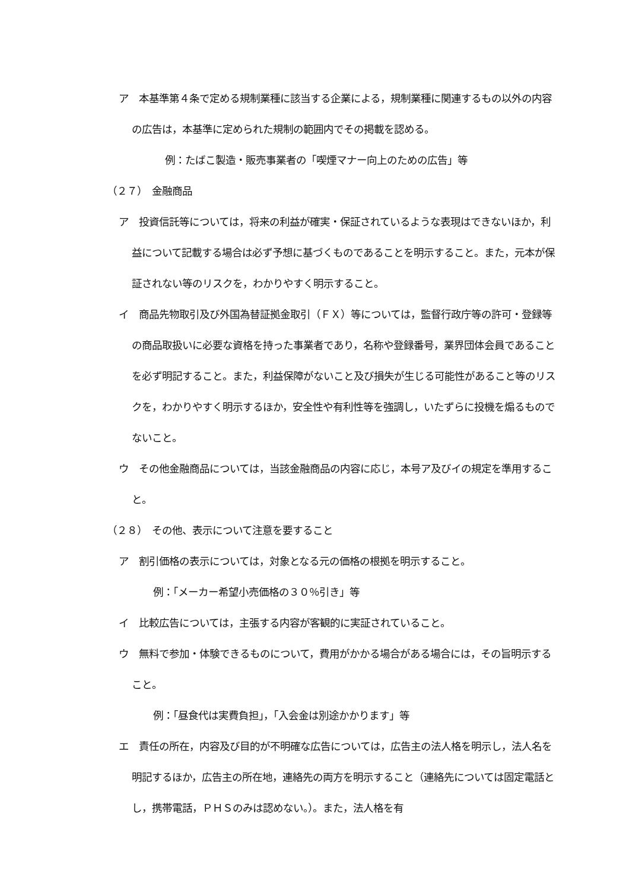ア　本基準第４条で定める規制業種に該当する企業による，規制業種に関連するもの以外の内容の広告は，本基準に定められた規制の範囲内でその掲載を認める。
例：たばこ製造・販売事業者の「喫煙マナー向上のための広告」等
（２７）　金融商品
ア　投資信託等については，将来の利益が確実・保証されているような表現はできないほか，利益について記載する場合は必ず予想に基づくものであることを明示すること。また，元本が保証されない等のリスクを，わかりやすく明示すること。
イ　商品先物取引及び外国為替証拠金取引（ＦＸ）等については，監督行政庁等の許可・登録等の商品取扱いに必要な資格を持った事業者であり，名称や登録番号，業界団体会員であることを必ず明記すること。また，利益保障がないこと及び損失が生じる可能性があること等のリスクを，わかりやすく明示するほか，安全性や有利性等を強調し，いたずらに投機を煽るものでないこと。
ウ　その他金融商品については，当該金融商品の内容に応じ，本号ア及びイの規定を準用すること。
（２８）　その他、表示について注意を要すること
ア　割引価格の表示については，対象となる元の価格の根拠を明示すること。
例：「メーカー希望小売価格の３０％引き」等
イ　比較広告については，主張する内容が客観的に実証されていること。
ウ　無料で参加・体験できるものについて，費用がかかる場合がある場合には，その旨明示すること。
例：「昼食代は実費負担」，「入会金は別途かかります」等
エ　責任の所在，内容及び目的が不明確な広告については，広告主の法人格を明示し，法人名を明記するほか，広告主の所在地，連絡先の両方を明示すること（連絡先については固定電話とし，携帯電話，ＰＨＳのみは認めない。）。また，法人格を有